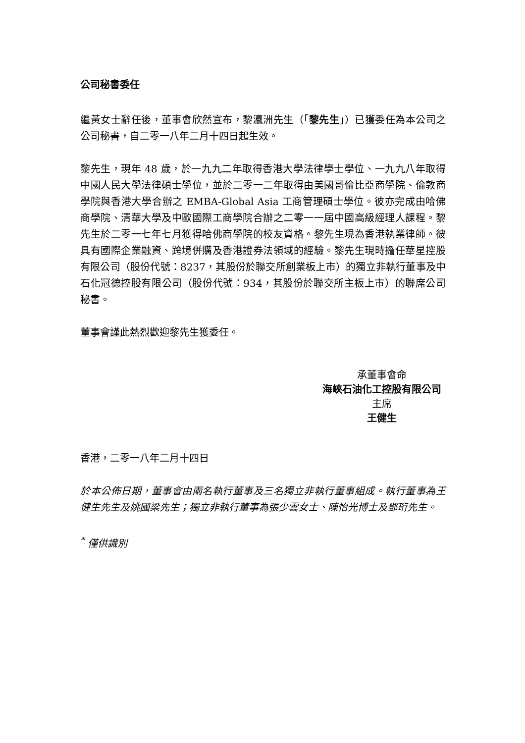公司秘書委任
繼黃女士辭任後，董事會欣然宣布，黎瀛洲先生（「黎先生」）已獲委任為本公司之公司秘書，自二零一八年二月十四日起生效。
黎先生，現年 48 歲，於一九九二年取得香港大學法律學士學位、一九九八年取得中國人民大學法律碩士學位，並於二零一二年取得由美國哥倫比亞商學院、倫敦商學院與香港大學合辦之 EMBA-Global Asia 工商管理碩士學位。彼亦完成由哈佛商學院、清華大學及中歐國際工商學院合辦之二零一一屆中國高級經理人課程。黎先生於二零一七年七月獲得哈佛商學院的校友資格。黎先生現為香港執業律師。彼具有國際企業融資、跨境併購及香港證券法領域的經驗。黎先生現時擔任華星控股有限公司（股份代號：8237，其股份於聯交所創業板上市）的獨立非執行董事及中石化冠德控股有限公司（股份代號：934，其股份於聯交所主板上市）的聯席公司秘書。
董事會謹此熱烈歡迎黎先生獲委任。
承董事會命
海峽石油化工控股有限公司
主席
王健生
香港，二零一八年二月十四日
於本公佈日期，董事會由兩名執行董事及三名獨立非執行董事組成。執行董事為王健生先生及姚國梁先生；獨立非執行董事為張少雲女士、陳怡光博士及鄧珩先生。
<sup>*</sup> 僅供識別